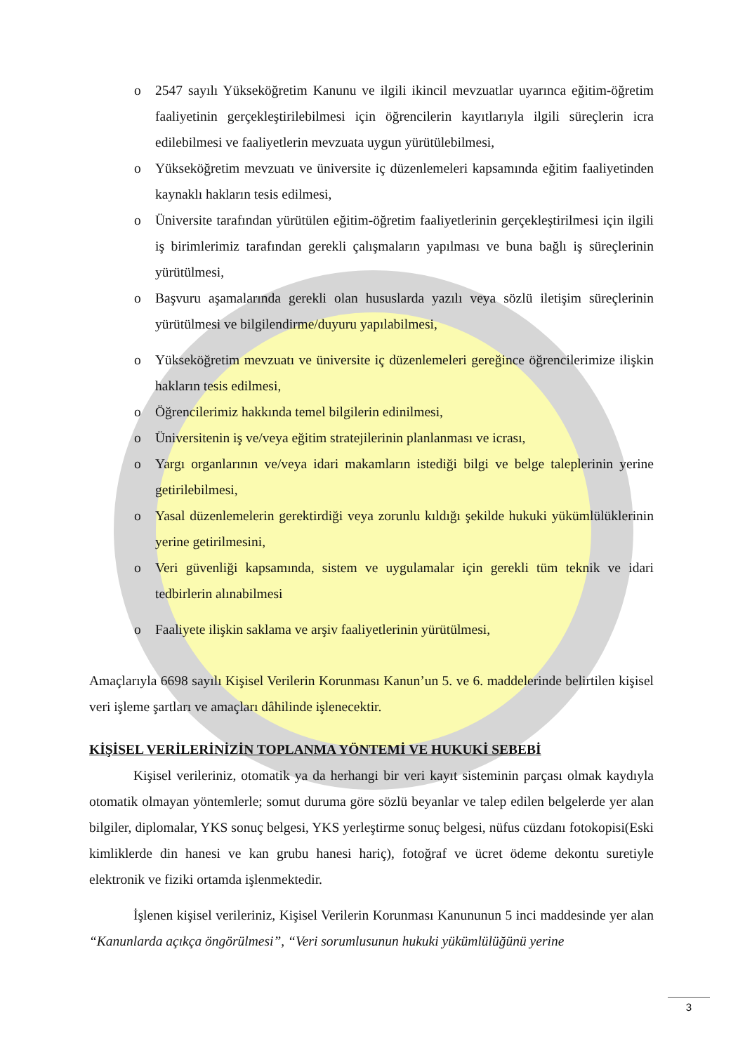o 2547 sayılı Yükseköğretim Kanunu ve ilgili ikincil mevzuatlar uyarınca eğitim-öğretim faaliyetinin gerçekleştirilebilmesi için öğrencilerin kayıtlarıyla ilgili süreçlerin icra edilebilmesi ve faaliyetlerin mevzuata uygun yürütülebilmesi,
o Yükseköğretim mevzuatı ve üniversite iç düzenlemeleri kapsamında eğitim faaliyetinden kaynaklı hakların tesis edilmesi,
o Üniversite tarafından yürütülen eğitim-öğretim faaliyetlerinin gerçekleştirilmesi için ilgili iş birimlerimiz tarafından gerekli çalışmaların yapılması ve buna bağlı iş süreçlerinin yürütülmesi,
o Başvuru aşamalarında gerekli olan hususlarda yazılı veya sözlü iletişim süreçlerinin yürütülmesi ve bilgilendirme/duyuru yapılabilmesi,
o Yükseköğretim mevzuatı ve üniversite iç düzenlemeleri gereğince öğrencilerimize ilişkin hakların tesis edilmesi,
o Öğrencilerimiz hakkında temel bilgilerin edinilmesi,
o Üniversitenin iş ve/veya eğitim stratejilerinin planlanması ve icrası,
o Yargı organlarının ve/veya idari makamların istediği bilgi ve belge taleplerinin yerine getirilebilmesi,
o Yasal düzenlemelerin gerektirdiği veya zorunlu kıldığı şekilde hukuki yükümlülüklerinin yerine getirilmesini,
o Veri güvenliği kapsamında, sistem ve uygulamalar için gerekli tüm teknik ve idari tedbirlerin alınabilmesi
o Faaliyete ilişkin saklama ve arşiv faaliyetlerinin yürütülmesi,
Amaçlarıyla 6698 sayılı Kişisel Verilerin Korunması Kanun’un 5. ve 6. maddelerinde belirtilen kişisel veri işleme şartları ve amaçları dâhilinde işlenecektir.
KİŞİSEL VERİLERİNİZİN TOPLANMA YÖNTEMİ VE HUKUKİ SEBEBİ
Kişisel verileriniz, otomatik ya da herhangi bir veri kayıt sisteminin parçası olmak kaydıyla otomatik olmayan yöntemlerle; somut duruma göre sözlü beyanlar ve talep edilen belgelerde yer alan bilgiler, diplomalar, YKS sonuç belgesi, YKS yerleştirme sonuç belgesi, nüfus cüzdanı fotokopisi(Eski kimliklerde din hanesi ve kan grubu hanesi hariç), fotoğraf ve ücret ödeme dekontu suretiyle elektronik ve fiziki ortamda işlenmektedir.
İşlenen kişisel verileriniz, Kişisel Verilerin Korunması Kanununun 5 inci maddesinde yer alan “Kanunlarda açıkça öngörülmesi”, “Veri sorumlusunun hukuki yükümlülüğünü yerine
3